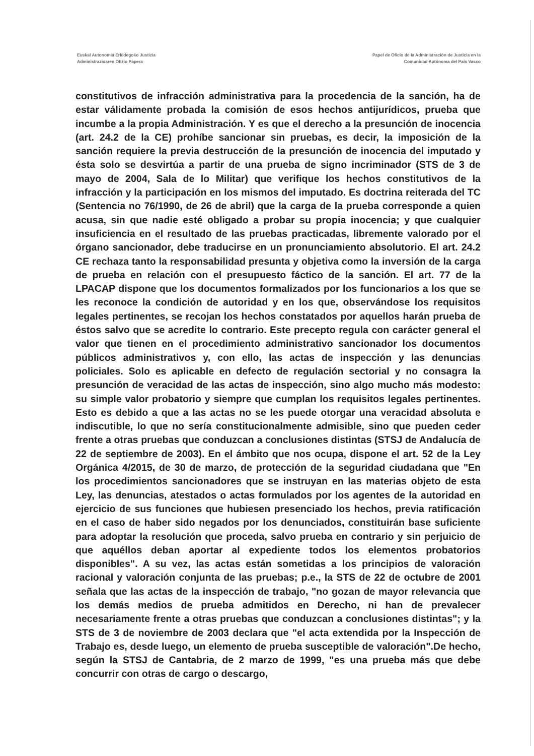Euskal Autonomia Erkidegoko Justizia
Administrazioaren Ofizio Papera
Papel de Oficio de la Administración de Justicia en la
Comunidad Autónoma del País Vasco
constitutivos de infracción administrativa para la procedencia de la sanción, ha de estar válidamente probada la comisión de esos hechos antijurídicos, prueba que incumbe a la propia Administración. Y es que el derecho a la presunción de inocencia (art. 24.2 de la CE) prohíbe sancionar sin pruebas, es decir, la imposición de la sanción requiere la previa destrucción de la presunción de inocencia del imputado y ésta solo se desvirtúa a partir de una prueba de signo incriminador (STS de 3 de mayo de 2004, Sala de lo Militar) que verifique los hechos constitutivos de la infracción y la participación en los mismos del imputado. Es doctrina reiterada del TC (Sentencia no 76/1990, de 26 de abril) que la carga de la prueba corresponde a quien acusa, sin que nadie esté obligado a probar su propia inocencia; y que cualquier insuficiencia en el resultado de las pruebas practicadas, libremente valorado por el órgano sancionador, debe traducirse en un pronunciamiento absolutorio. El art. 24.2 CE rechaza tanto la responsabilidad presunta y objetiva como la inversión de la carga de prueba en relación con el presupuesto fáctico de la sanción. El art. 77 de la LPACAP dispone que los documentos formalizados por los funcionarios a los que se les reconoce la condición de autoridad y en los que, observándose los requisitos legales pertinentes, se recojan los hechos constatados por aquellos harán prueba de éstos salvo que se acredite lo contrario. Este precepto regula con carácter general el valor que tienen en el procedimiento administrativo sancionador los documentos públicos administrativos y, con ello, las actas de inspección y las denuncias policiales. Solo es aplicable en defecto de regulación sectorial y no consagra la presunción de veracidad de las actas de inspección, sino algo mucho más modesto: su simple valor probatorio y siempre que cumplan los requisitos legales pertinentes. Esto es debido a que a las actas no se les puede otorgar una veracidad absoluta e indiscutible, lo que no sería constitucionalmente admisible, sino que pueden ceder frente a otras pruebas que conduzcan a conclusiones distintas (STSJ de Andalucía de 22 de septiembre de 2003). En el ámbito que nos ocupa, dispone el art. 52 de la Ley Orgánica 4/2015, de 30 de marzo, de protección de la seguridad ciudadana que "En los procedimientos sancionadores que se instruyan en las materias objeto de esta Ley, las denuncias, atestados o actas formulados por los agentes de la autoridad en ejercicio de sus funciones que hubiesen presenciado los hechos, previa ratificación en el caso de haber sido negados por los denunciados, constituirán base suficiente para adoptar la resolución que proceda, salvo prueba en contrario y sin perjuicio de que aquéllos deban aportar al expediente todos los elementos probatorios disponibles". A su vez, las actas están sometidas a los principios de valoración racional y valoración conjunta de las pruebas; p.e., la STS de 22 de octubre de 2001 señala que las actas de la inspección de trabajo, "no gozan de mayor relevancia que los demás medios de prueba admitidos en Derecho, ni han de prevalecer necesariamente frente a otras pruebas que conduzcan a conclusiones distintas"; y la STS de 3 de noviembre de 2003 declara que "el acta extendida por la Inspección de Trabajo es, desde luego, un elemento de prueba susceptible de valoración".De hecho, según la STSJ de Cantabria, de 2 marzo de 1999, "es una prueba más que debe concurrir con otras de cargo o descargo,